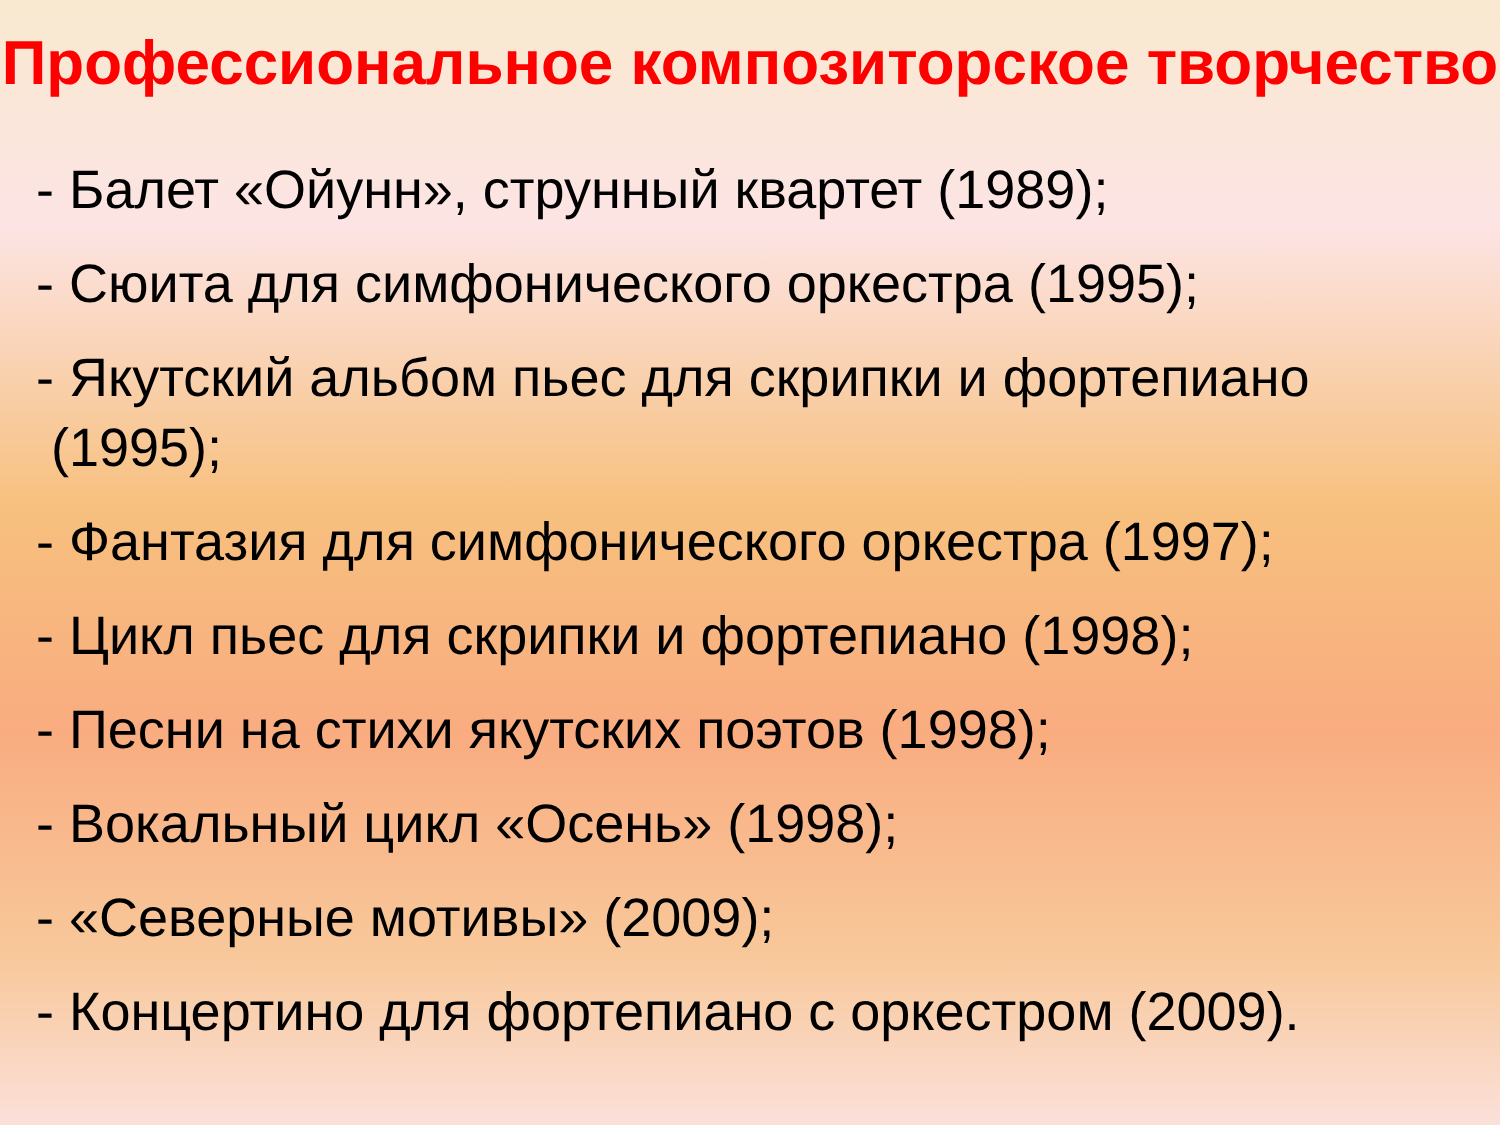Профессиональное композиторское творчество
- Балет «Ойунн», струнный квартет (1989);
- Сюита для симфонического оркестра (1995);
- Якутский альбом пьес для скрипки и фортепиано
(1995);
- Фантазия для симфонического оркестра (1997);
- Цикл пьес для скрипки и фортепиано (1998);
- Песни на стихи якутских поэтов (1998);
- Вокальный цикл «Осень» (1998);
- «Северные мотивы» (2009);
- Концертино для фортепиано с оркестром (2009).